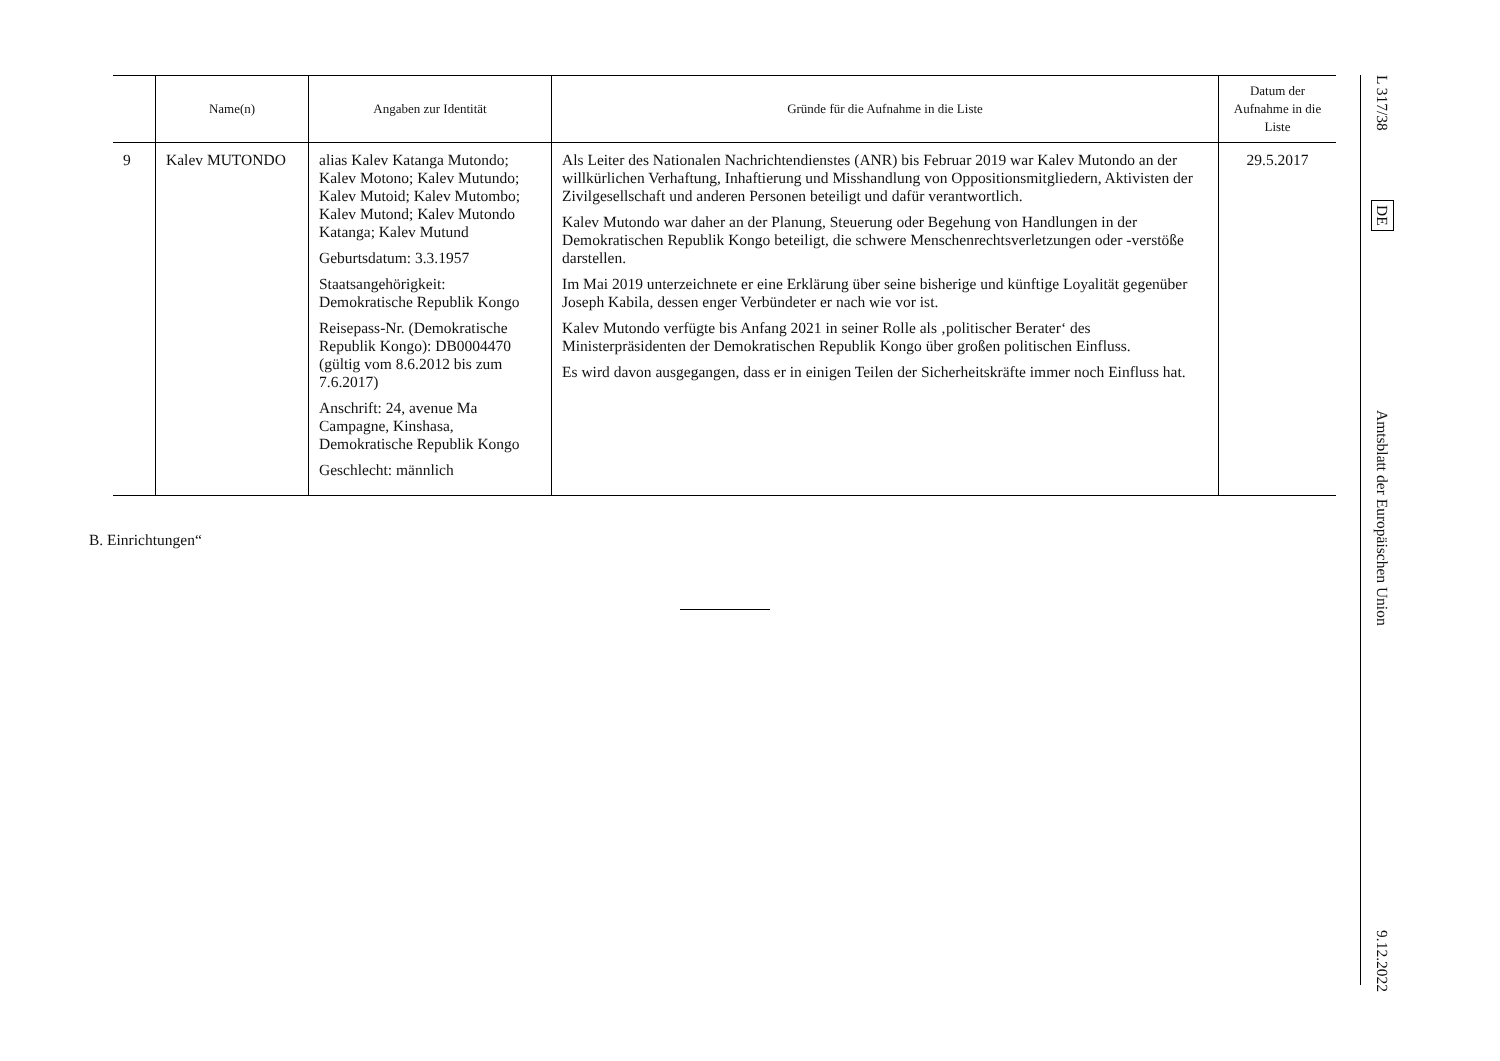| | Name(n) | Angaben zur Identität | Gründe für die Aufnahme in die Liste | Datum der Aufnahme in die Liste |
| --- | --- | --- | --- | --- |
| 9 | Kalev MUTONDO | alias Kalev Katanga Mutondo; Kalev Motono; Kalev Mutundo; Kalev Mutoid; Kalev Mutombo; Kalev Mutond; Kalev Mutondo Katanga; Kalev Mutund Geburtsdatum: 3.3.1957 Staatsangehörigkeit: Demokratische Republik Kongo Reisepass-Nr. (Demokratische Republik Kongo): DB0004470 (gültig vom 8.6.2012 bis zum 7.6.2017) Anschrift: 24, avenue Ma Campagne, Kinshasa, Demokratische Republik Kongo Geschlecht: männlich | Als Leiter des Nationalen Nachrichtendienstes (ANR) bis Februar 2019 war Kalev Mutondo an der willkürlichen Verhaftung, Inhaftierung und Misshandlung von Oppositionsmitgliedern, Aktivisten der Zivilgesellschaft und anderen Personen beteiligt und dafür verantwortlich. Kalev Mutondo war daher an der Planung, Steuerung oder Begehung von Handlungen in der Demokratischen Republik Kongo beteiligt, die schwere Menschenrechtsverletzungen oder -verstöße darstellen. Im Mai 2019 unterzeichnete er eine Erklärung über seine bisherige und künftige Loyalität gegenüber Joseph Kabila, dessen enger Verbündeter er nach wie vor ist. Kalev Mutondo verfügte bis Anfang 2021 in seiner Rolle als ‚politischer Berater‘ des Ministerpräsidenten der Demokratischen Republik Kongo über großen politischen Einfluss. Es wird davon ausgegangen, dass er in einigen Teilen der Sicherheitskräfte immer noch Einfluss hat. | 29.5.2017 |
B. Einrichtungen“
L 317/38
DE
Amtsblatt der Europäischen Union
9.12.2022